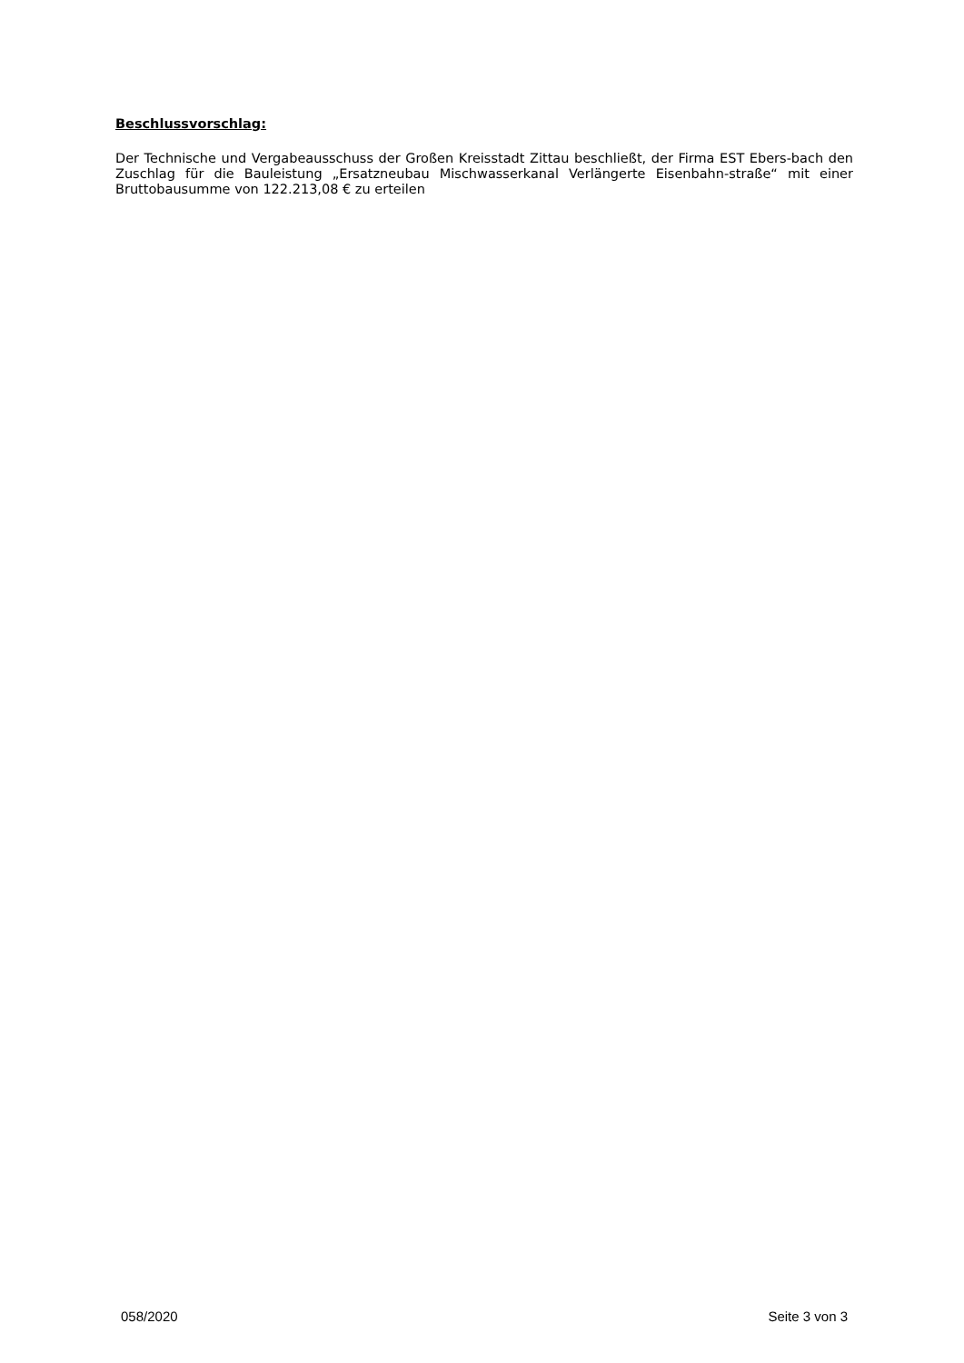Beschlussvorschlag:
Der Technische und Vergabeausschuss der Großen Kreisstadt Zittau beschließt, der Firma EST Ebers-bach den Zuschlag für die Bauleistung „Ersatzneubau Mischwasserkanal Verlängerte Eisenbahn-straße“ mit einer Bruttobausumme von 122.213,08 € zu erteilen
058/2020 Seite 3 von 3